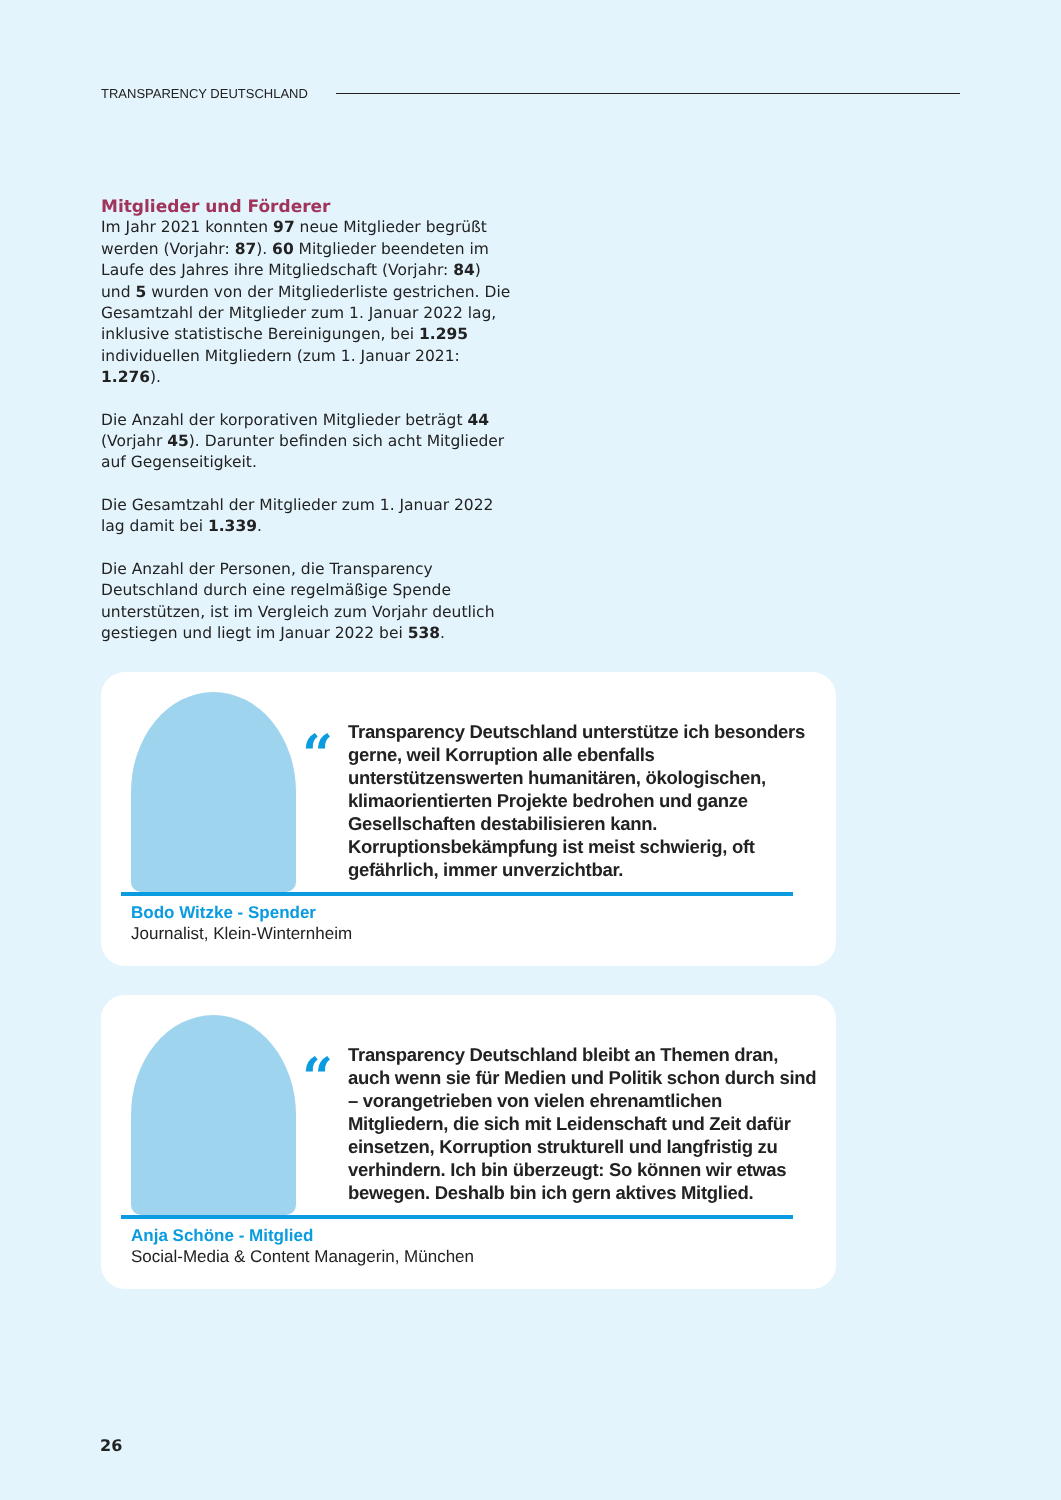TRANSPARENCY DEUTSCHLAND
Mitglieder und Förderer
Im Jahr 2021 konnten 97 neue Mitglieder begrüßt werden (Vorjahr: 87). 60 Mitglieder beendeten im Laufe des Jahres ihre Mitgliedschaft (Vorjahr: 84) und 5 wurden von der Mitgliederliste gestrichen. Die Gesamtzahl der Mitglieder zum 1. Januar 2022 lag, inklusive statistische Bereinigungen, bei 1.295 individuellen Mitgliedern (zum 1. Januar 2021: 1.276).
Die Anzahl der korporativen Mitglieder beträgt 44 (Vorjahr 45). Darunter befinden sich acht Mitglieder auf Gegenseitigkeit.
Die Gesamtzahl der Mitglieder zum 1. Januar 2022 lag damit bei 1.339.
Die Anzahl der Personen, die Transparency Deutschland durch eine regelmäßige Spende unterstützen, ist im Vergleich zum Vorjahr deutlich gestiegen und liegt im Januar 2022 bei 538.
“
Transparency Deutschland unterstütze ich besonders gerne, weil Korruption alle ebenfalls unterstützenswerten humanitären, ökologischen, klimaorientierten Projekte bedrohen und ganze Gesellschaften destabilisieren kann. Korruptionsbekämpfung ist meist schwierig, oft gefährlich, immer unverzichtbar.
Bodo Witzke - Spender
Journalist, Klein-Winternheim
“
Transparency Deutschland bleibt an Themen dran, auch wenn sie für Medien und Politik schon durch sind – vorangetrieben von vielen ehrenamtlichen Mitgliedern, die sich mit Leidenschaft und Zeit dafür einsetzen, Korruption strukturell und langfristig zu verhindern. Ich bin überzeugt: So können wir etwas bewegen. Deshalb bin ich gern aktives Mitglied.
Anja Schöne - Mitglied
Social-Media & Content Managerin, München
26